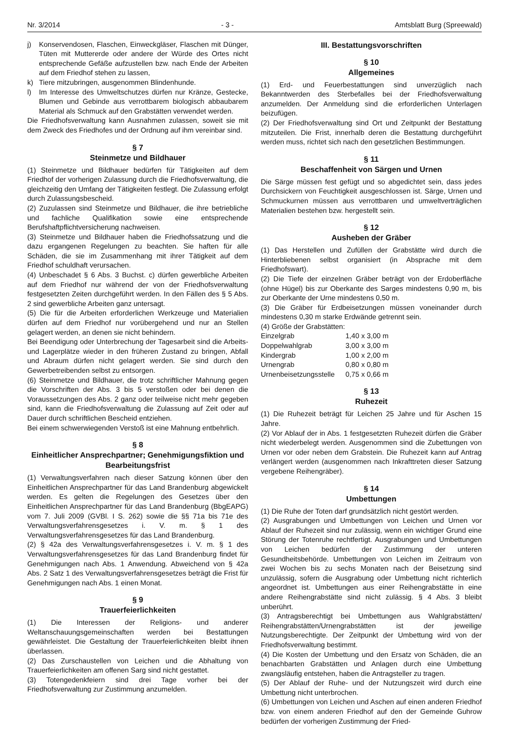Nr. 3/2014 - 3 - Amtsblatt Burg (Spreewald)
j) Konservendosen, Flaschen, Einweckgläser, Flaschen mit Dünger, Tüten mit Muttererde oder andere der Würde des Ortes nicht entsprechende Gefäße aufzustellen bzw. nach Ende der Arbeiten auf dem Friedhof stehen zu lassen,
k) Tiere mitzubringen, ausgenommen Blindenhunde.
l) Im Interesse des Umweltschutzes dürfen nur Kränze, Gestecke, Blumen und Gebinde aus verrottbarem biologisch abbaubarem Material als Schmuck auf den Grabstätten verwendet werden.
Die Friedhofsverwaltung kann Ausnahmen zulassen, soweit sie mit dem Zweck des Friedhofes und der Ordnung auf ihm vereinbar sind.
§ 7
Steinmetze und Bildhauer
(1) Steinmetze und Bildhauer bedürfen für Tätigkeiten auf dem Friedhof der vorherigen Zulassung durch die Friedhofsverwaltung, die gleichzeitig den Umfang der Tätigkeiten festlegt. Die Zulassung erfolgt durch Zulassungsbescheid.
(2) Zuzulassen sind Steinmetze und Bildhauer, die ihre betriebliche und fachliche Qualifikation sowie eine entsprechende Berufshaftpflichtversicherung nachweisen.
(3) Steinmetze und Bildhauer haben die Friedhofssatzung und die dazu ergangenen Regelungen zu beachten. Sie haften für alle Schäden, die sie im Zusammenhang mit ihrer Tätigkeit auf dem Friedhof schuldhaft verursachen.
(4) Unbeschadet § 6 Abs. 3 Buchst. c) dürfen gewerbliche Arbeiten auf dem Friedhof nur während der von der Friedhofsverwaltung festgesetzten Zeiten durchgeführt werden. In den Fällen des § 5 Abs. 2 sind gewerbliche Arbeiten ganz untersagt.
(5) Die für die Arbeiten erforderlichen Werkzeuge und Materialien dürfen auf dem Friedhof nur vorübergehend und nur an Stellen gelagert werden, an denen sie nicht behindern.
Bei Beendigung oder Unterbrechung der Tagesarbeit sind die Arbeits- und Lagerplätze wieder in den früheren Zustand zu bringen, Abfall und Abraum dürfen nicht gelagert werden. Sie sind durch den Gewerbetreibenden selbst zu entsorgen.
(6) Steinmetze und Bildhauer, die trotz schriftlicher Mahnung gegen die Vorschriften der Abs. 3 bis 5 verstoßen oder bei denen die Voraussetzungen des Abs. 2 ganz oder teilweise nicht mehr gegeben sind, kann die Friedhofsverwaltung die Zulassung auf Zeit oder auf Dauer durch schriftlichen Bescheid entziehen.
Bei einem schwerwiegenden Verstoß ist eine Mahnung entbehrlich.
§ 8
Einheitlicher Ansprechpartner; Genehmigungsfiktion und Bearbeitungsfrist
(1) Verwaltungsverfahren nach dieser Satzung können über den Einheitlichen Ansprechpartner für das Land Brandenburg abgewickelt werden. Es gelten die Regelungen des Gesetzes über den Einheitlichen Ansprechpartner für das Land Brandenburg (BbgEAPG) vom 7. Juli 2009 (GVBl. I S. 262) sowie die §§ 71a bis 71e des Verwaltungsverfahrensgesetzes i. V. m. § 1 des Verwaltungsverfahrensgesetzes für das Land Brandenburg.
(2) § 42a des Verwaltungsverfahrensgesetzes i. V. m. § 1 des Verwaltungsverfahrensgesetzes für das Land Brandenburg findet für Genehmigungen nach Abs. 1 Anwendung. Abweichend von § 42a Abs. 2 Satz 1 des Verwaltungsverfahrensgesetzes beträgt die Frist für Genehmigungen nach Abs. 1 einen Monat.
§ 9
Trauerfeierlichkeiten
(1) Die Interessen der Religions- und anderer Weltanschauungsgemeinschaften werden bei Bestattungen gewährleistet. Die Gestaltung der Trauerfeierlichkeiten bleibt ihnen überlassen.
(2) Das Zurschaustellen von Leichen und die Abhaltung von Trauerfeierlichkeiten am offenen Sarg sind nicht gestattet.
(3) Totengedenkfeiern sind drei Tage vorher bei der Friedhofsverwaltung zur Zustimmung anzumelden.
III. Bestattungsvorschriften
§ 10
Allgemeines
(1) Erd- und Feuerbestattungen sind unverzüglich nach Bekanntwerden des Sterbefalles bei der Friedhofsverwaltung anzumelden. Der Anmeldung sind die erforderlichen Unterlagen beizufügen.
(2) Der Friedhofsverwaltung sind Ort und Zeitpunkt der Bestattung mitzuteilen. Die Frist, innerhalb deren die Bestattung durchgeführt werden muss, richtet sich nach den gesetzlichen Bestimmungen.
§ 11
Beschaffenheit von Särgen und Urnen
Die Särge müssen fest gefügt und so abgedichtet sein, dass jedes Durchsickern von Feuchtigkeit ausgeschlossen ist. Särge, Urnen und Schmuckurnen müssen aus verrottbaren und umweltverträglichen Materialien bestehen bzw. hergestellt sein.
§ 12
Ausheben der Gräber
(1) Das Herstellen und Zufüllen der Grabstätte wird durch die Hinterbliebenen selbst organisiert (in Absprache mit dem Friedhofswart).
(2) Die Tiefe der einzelnen Gräber beträgt von der Erdoberfläche (ohne Hügel) bis zur Oberkante des Sarges mindestens 0,90 m, bis zur Oberkante der Urne mindestens 0,50 m.
(3) Die Gräber für Erdbeisetzungen müssen voneinander durch mindestens 0,30 m starke Erdwände getrennt sein.
(4) Größe der Grabstätten:
| Einzelgrab | 1,40 x 3,00 m |
| Doppelwahlgrab | 3,00 x 3,00 m |
| Kindergrab | 1,00 x 2,00 m |
| Urnengrab | 0,80 x 0,80 m |
| Urnenbeisetzungsstelle | 0,75 x 0,66 m |
§ 13
Ruhezeit
(1) Die Ruhezeit beträgt für Leichen 25 Jahre und für Aschen 15 Jahre.
(2) Vor Ablauf der in Abs. 1 festgesetzten Ruhezeit dürfen die Gräber nicht wiederbelegt werden. Ausgenommen sind die Zubettungen von Urnen vor oder neben dem Grabstein. Die Ruhezeit kann auf Antrag verlängert werden (ausgenommen nach Inkrafttreten dieser Satzung vergebene Reihengräber).
§ 14
Umbettungen
(1) Die Ruhe der Toten darf grundsätzlich nicht gestört werden.
(2) Ausgrabungen und Umbettungen von Leichen und Urnen vor Ablauf der Ruhezeit sind nur zulässig, wenn ein wichtiger Grund eine Störung der Totenruhe rechtfertigt. Ausgrabungen und Umbettungen von Leichen bedürfen der Zustimmung der unteren Gesundheitsbehörde. Umbettungen von Leichen im Zeitraum von zwei Wochen bis zu sechs Monaten nach der Beisetzung sind unzulässig, sofern die Ausgrabung oder Umbettung nicht richterlich angeordnet ist. Umbettungen aus einer Reihengrabstätte in eine andere Reihengrabstätte sind nicht zulässig. § 4 Abs. 3 bleibt unberührt.
(3) Antragsberechtigt bei Umbettungen aus Wahlgrabstätten/ Reihengrabstätten/Urnengrabstätten ist der jeweilige Nutzungsberechtigte. Der Zeitpunkt der Umbettung wird von der Friedhofsverwaltung bestimmt.
(4) Die Kosten der Umbettung und den Ersatz von Schäden, die an benachbarten Grabstätten und Anlagen durch eine Umbettung zwangsläufig entstehen, haben die Antragsteller zu tragen.
(5) Der Ablauf der Ruhe- und der Nutzungszeit wird durch eine Umbettung nicht unterbrochen.
(6) Umbettungen von Leichen und Aschen auf einen anderen Friedhof bzw. von einem anderen Friedhof auf den der Gemeinde Guhrow bedürfen der vorherigen Zustimmung der Fried-